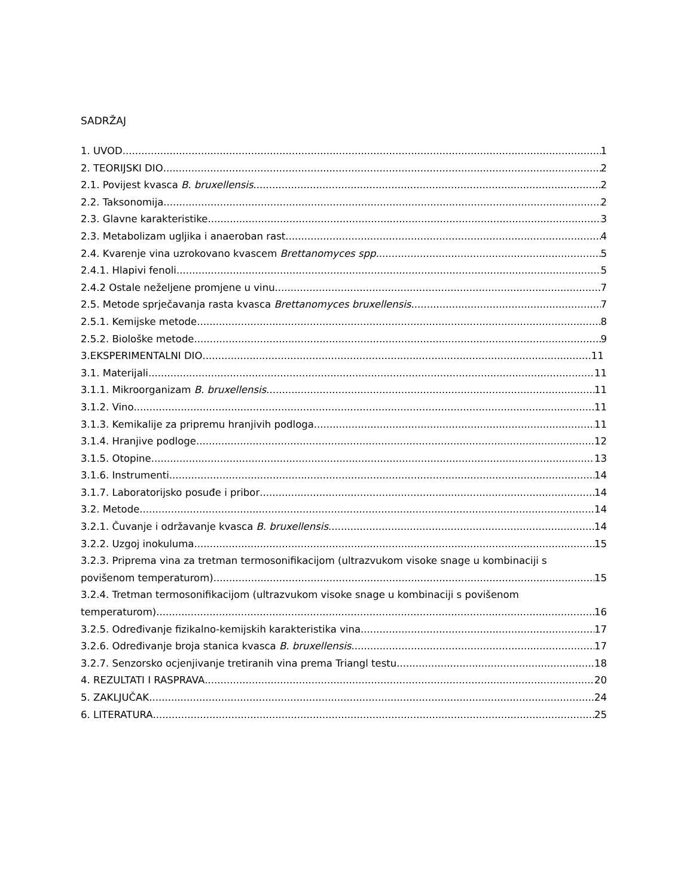SADRŽAJ
1. UVOD 1
2. TEORIJSKI DIO 2
2.1. Povijest kvasca B. bruxellensis 2
2.2. Taksonomija 2
2.3. Glavne karakteristike 3
2.3. Metabolizam ugljika i anaeroban rast 4
2.4. Kvarenje vina uzrokovano kvascem Brettanomyces spp. 5
2.4.1. Hlapivi fenoli 5
2.4.2 Ostale neželjene promjene u vinu 7
2.5. Metode sprječavanja rasta kvasca Brettanomyces bruxellensis 7
2.5.1. Kemijske metode 8
2.5.2. Biološke metode 9
3.EKSPERIMENTALNI DIO 11
3.1. Materijali 11
3.1.1. Mikroorganizam B. bruxellensis 11
3.1.2. Vino 11
3.1.3. Kemikalije za pripremu hranjivih podloga 11
3.1.4. Hranjive podloge 12
3.1.5. Otopine 13
3.1.6. Instrumenti 14
3.1.7. Laboratorijsko posuđe i pribor 14
3.2. Metode 14
3.2.1. Čuvanje i održavanje kvasca B. bruxellensis 14
3.2.2. Uzgoj inokuluma 15
3.2.3. Priprema vina za tretman termosonifikacijom (ultrazvukom visoke snage u kombinaciji s
povišenom temperaturom) 15
3.2.4. Tretman termosonifikacijom (ultrazvukom visoke snage u kombinaciji s povišenom
temperaturom) 16
3.2.5. Određivanje fizikalno-kemijskih karakteristika vina 17
3.2.6. Određivanje broja stanica kvasca B. bruxellensis 17
3.2.7. Senzorsko ocjenjivanje tretiranih vina prema Triangl testu 18
4. REZULTATI I RASPRAVA 20
5. ZAKLJUČAK 24
6. LITERATURA 25